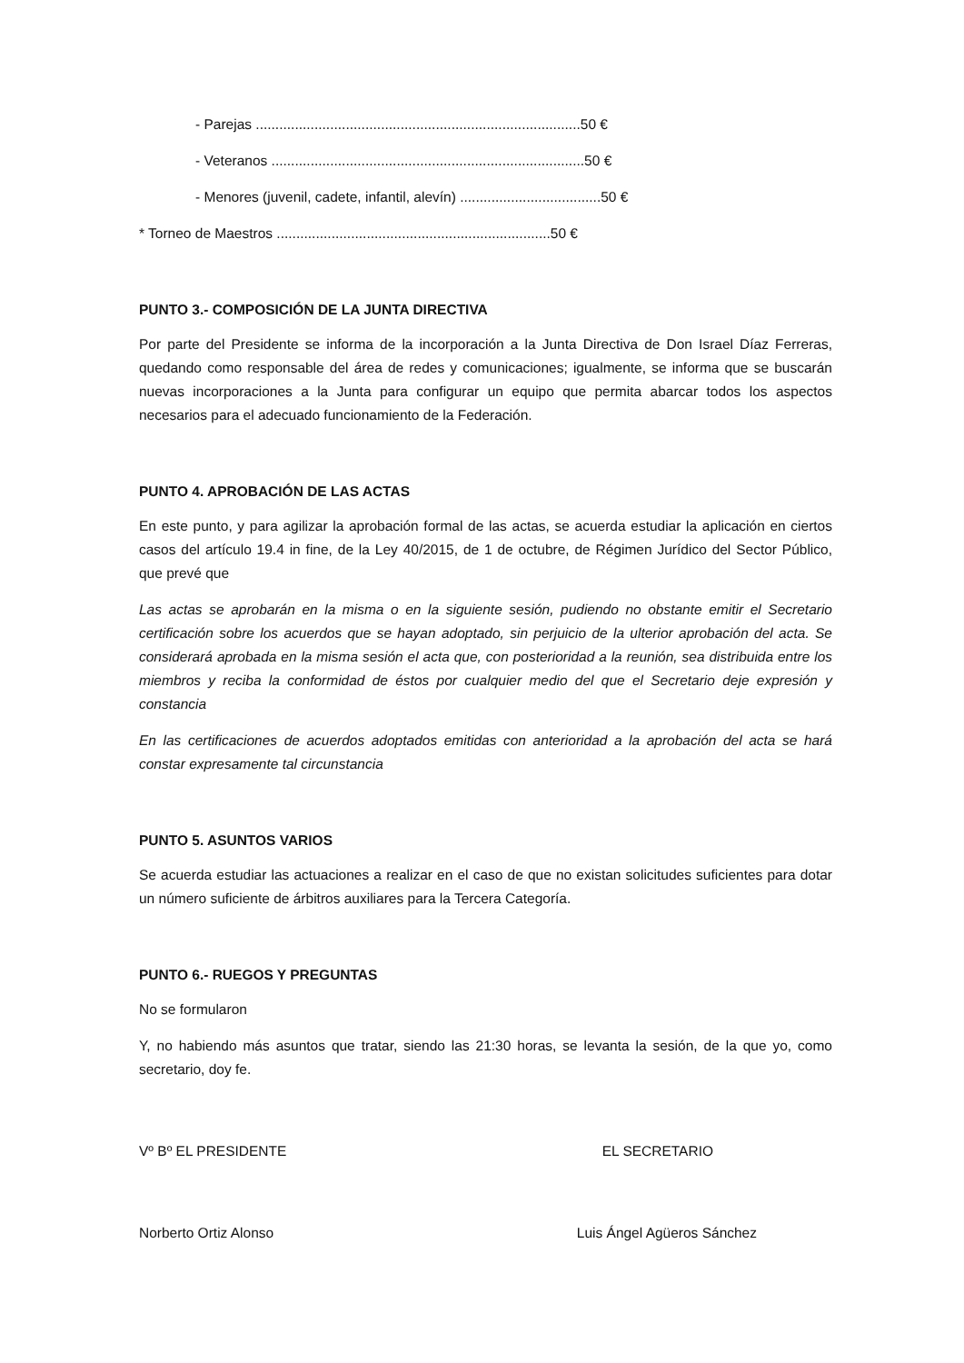- Parejas ...................................................................................50 €
- Veteranos ................................................................................50 €
- Menores (juvenil, cadete, infantil, alevín) ....................................50 €
* Torneo de Maestros ......................................................................50 €
PUNTO 3.- COMPOSICIÓN DE LA JUNTA DIRECTIVA
Por parte del Presidente se informa de la incorporación a la Junta Directiva de Don Israel Díaz Ferreras, quedando como responsable del área de redes y comunicaciones; igualmente, se informa que se buscarán nuevas incorporaciones a la Junta para configurar un equipo que permita abarcar todos los aspectos necesarios para el adecuado funcionamiento de la Federación.
PUNTO 4. APROBACIÓN DE LAS ACTAS
En este punto, y para agilizar la aprobación formal de las actas, se acuerda estudiar la aplicación en ciertos casos del artículo 19.4 in fine, de la Ley 40/2015, de 1 de octubre, de Régimen Jurídico del Sector Público, que prevé que
Las actas se aprobarán en la misma o en la siguiente sesión, pudiendo no obstante emitir el Secretario certificación sobre los acuerdos que se hayan adoptado, sin perjuicio de la ulterior aprobación del acta. Se considerará aprobada en la misma sesión el acta que, con posterioridad a la reunión, sea distribuida entre los miembros y reciba la conformidad de éstos por cualquier medio del que el Secretario deje expresión y constancia
En las certificaciones de acuerdos adoptados emitidas con anterioridad a la aprobación del acta se hará constar expresamente tal circunstancia
PUNTO 5. ASUNTOS VARIOS
Se acuerda estudiar las actuaciones a realizar en el caso de que no existan solicitudes suficientes para dotar un número suficiente de árbitros auxiliares para la Tercera Categoría.
PUNTO 6.- RUEGOS Y PREGUNTAS
No se formularon
Y, no habiendo más asuntos que tratar, siendo las 21:30 horas, se levanta la sesión, de la que yo, como secretario, doy fe.
Vº Bº EL PRESIDENTE EL SECRETARIO
Norberto Ortiz Alonso Luis Ángel Agüeros Sánchez